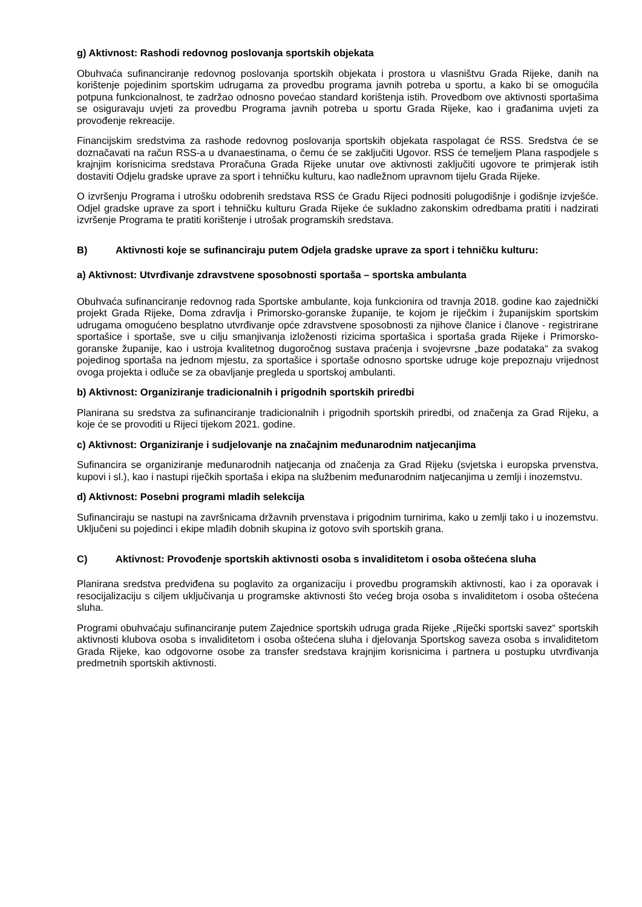g) Aktivnost: Rashodi redovnog poslovanja sportskih objekata
Obuhvaća sufinanciranje redovnog poslovanja sportskih objekata i prostora u vlasništvu Grada Rijeke, danih na korištenje pojedinim sportskim udrugama za provedbu programa javnih potreba u sportu, a kako bi se omogućila potpuna funkcionalnost, te zadržao odnosno povećao standard korištenja istih. Provedbom ove aktivnosti sportašima se osiguravaju uvjeti za provedbu Programa javnih potreba u sportu Grada Rijeke, kao i građanima uvjeti za provođenje rekreacije.
Financijskim sredstvima za rashode redovnog poslovanja sportskih objekata raspolagat će RSS. Sredstva će se doznačavati na račun RSS-a u dvanaestinama, o čemu će se zaključiti Ugovor. RSS će temeljem Plana raspodjele s krajnjim korisnicima sredstava Proračuna Grada Rijeke unutar ove aktivnosti zaključiti ugovore te primjerak istih dostaviti Odjelu gradske uprave za sport i tehničku kulturu, kao nadležnom upravnom tijelu Grada Rijeke.
O izvršenju Programa i utrošku odobrenih sredstava RSS će Gradu Rijeci podnositi polugodišnje i godišnje izvješće. Odjel gradske uprave za sport i tehničku kulturu Grada Rijeke će sukladno zakonskim odredbama pratiti i nadzirati izvršenje Programa te pratiti korištenje i utrošak programskih sredstava.
B) Aktivnosti koje se sufinanciraju putem Odjela gradske uprave za sport i tehničku kulturu:
a) Aktivnost: Utvrđivanje zdravstvene sposobnosti sportaša – sportska ambulanta
Obuhvaća sufinanciranje redovnog rada Sportske ambulante, koja funkcionira od travnja 2018. godine kao zajednički projekt Grada Rijeke, Doma zdravlja i Primorsko-goranske županije, te kojom je riječkim i županijskim sportskim udrugama omogućeno besplatno utvrđivanje opće zdravstvene sposobnosti za njihove članice i članove - registrirane sportašice i sportaše, sve u cilju smanjivanja izloženosti rizicima sportašica i sportaša grada Rijeke i Primorsko-goranske županije, kao i ustroja kvalitetnog dugoročnog sustava praćenja i svojevrsne „baze podataka“ za svakog pojedinog sportaša na jednom mjestu, za sportašice i sportaše odnosno sportske udruge koje prepoznaju vrijednost ovoga projekta i odluče se za obavljanje pregleda u sportskoj ambulanti.
b) Aktivnost: Organiziranje tradicionalnih i prigodnih sportskih priredbi
Planirana su sredstva za sufinanciranje tradicionalnih i prigodnih sportskih priredbi, od značenja za Grad Rijeku, a koje će se provoditi u Rijeci tijekom 2021. godine.
c) Aktivnost: Organiziranje i sudjelovanje na značajnim međunarodnim natjecanjima
Sufinancira se organiziranje međunarodnih natjecanja od značenja za Grad Rijeku (svjetska i europska prvenstva, kupovi i sl.), kao i nastupi riječkih sportaša i ekipa na službenim međunarodnim natjecanjima u zemlji i inozemstvu.
d) Aktivnost: Posebni programi mladih selekcija
Sufinanciraju se nastupi na završnicama državnih prvenstava i prigodnim turnirima, kako u zemlji tako i u inozemstvu. Uključeni su pojedinci i ekipe mlađih dobnih skupina iz gotovo svih sportskih grana.
C) Aktivnost: Provođenje sportskih aktivnosti osoba s invaliditetom i osoba oštećena sluha
Planirana sredstva predviđena su poglavito za organizaciju i provedbu programskih aktivnosti, kao i za oporavak i resocijalizaciju s ciljem uključivanja u programske aktivnosti što većeg broja osoba s invaliditetom i osoba oštećena sluha.
Programi obuhvaćaju sufinanciranje putem Zajednice sportskih udruga grada Rijeke „Riječki sportski savez“ sportskih aktivnosti klubova osoba s invaliditetom i osoba oštećena sluha i djelovanja Sportskog saveza osoba s invaliditetom Grada Rijeke, kao odgovorne osobe za transfer sredstava krajnjim korisnicima i partnera u postupku utvrđivanja predmetnih sportskih aktivnosti.